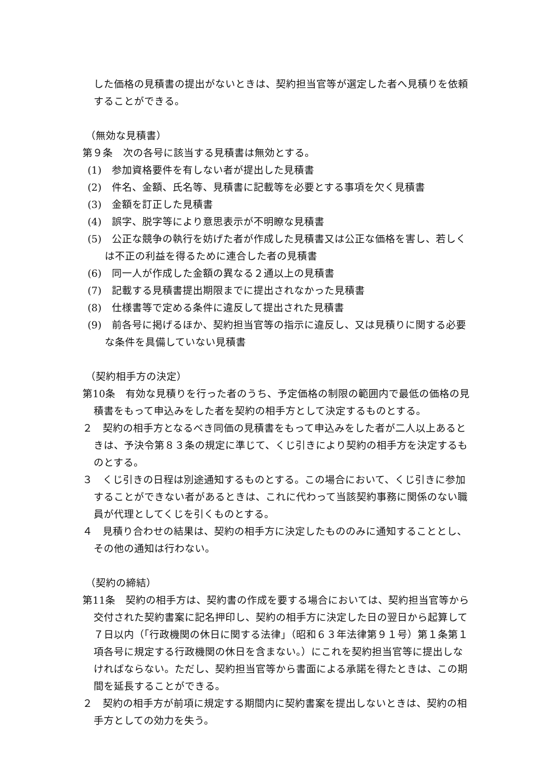した価格の見積書の提出がないときは、契約担当官等が選定した者へ見積りを依頼することができる。
（無効な見積書）
第９条　次の各号に該当する見積書は無効とする。
(1)　参加資格要件を有しない者が提出した見積書
(2)　件名、金額、氏名等、見積書に記載等を必要とする事項を欠く見積書
(3)　金額を訂正した見積書
(4)　誤字、脱字等により意思表示が不明瞭な見積書
(5)　公正な競争の執行を妨げた者が作成した見積書又は公正な価格を害し、若しくは不正の利益を得るために連合した者の見積書
(6)　同一人が作成した金額の異なる２通以上の見積書
(7)　記載する見積書提出期限までに提出されなかった見積書
(8)　仕様書等で定める条件に違反して提出された見積書
(9)　前各号に掲げるほか、契約担当官等の指示に違反し、又は見積りに関する必要な条件を具備していない見積書
（契約相手方の決定）
第10条　有効な見積りを行った者のうち、予定価格の制限の範囲内で最低の価格の見積書をもって申込みをした者を契約の相手方として決定するものとする。
２　契約の相手方となるべき同価の見積書をもって申込みをした者が二人以上あるときは、予決令第８３条の規定に準じて、くじ引きにより契約の相手方を決定するものとする。
３　くじ引きの日程は別途通知するものとする。この場合において、くじ引きに参加することができない者があるときは、これに代わって当該契約事務に関係のない職員が代理としてくじを引くものとする。
４　見積り合わせの結果は、契約の相手方に決定したもののみに通知することとし、その他の通知は行わない。
（契約の締結）
第11条　契約の相手方は、契約書の作成を要する場合においては、契約担当官等から交付された契約書案に記名押印し、契約の相手方に決定した日の翌日から起算して７日以内（「行政機関の休日に関する法律」（昭和６３年法律第９１号）第１条第１項各号に規定する行政機関の休日を含まない。）にこれを契約担当官等に提出しなければならない。ただし、契約担当官等から書面による承諾を得たときは、この期間を延長することができる。
２　契約の相手方が前項に規定する期間内に契約書案を提出しないときは、契約の相手方としての効力を失う。